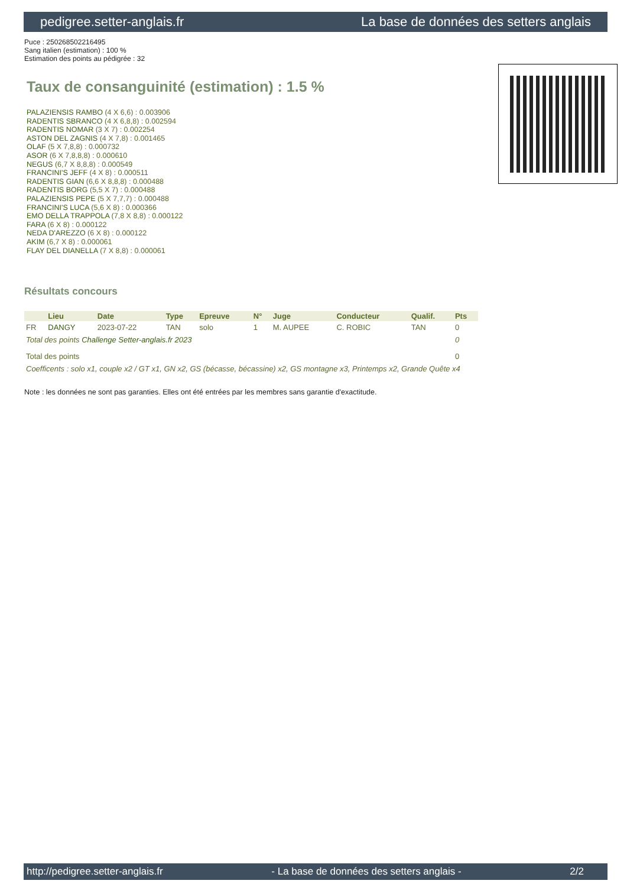pedigree.setter-anglais.fr La base de données des setters anglais
Puce : 250268502216495
Sang italien (estimation) : 100 %
Estimation des points au pédigrée : 32
Taux de consanguinité (estimation) : 1.5 %
PALAZIENSIS RAMBO (4 X 6,6) : 0.003906
RADENTIS SBRANCO (4 X 6,8,8) : 0.002594
RADENTIS NOMAR (3 X 7) : 0.002254
ASTON DEL ZAGNIS (4 X 7,8) : 0.001465
OLAF (5 X 7,8,8) : 0.000732
ASOR (6 X 7,8,8,8) : 0.000610
NEGUS (6,7 X 8,8,8) : 0.000549
FRANCINI'S JEFF (4 X 8) : 0.000511
RADENTIS GIAN (6,6 X 8,8,8) : 0.000488
RADENTIS BORG (5,5 X 7) : 0.000488
PALAZIENSIS PEPE (5 X 7,7,7) : 0.000488
FRANCINI'S LUCA (5,6 X 8) : 0.000366
EMO DELLA TRAPPOLA (7,8 X 8,8) : 0.000122
FARA (6 X 8) : 0.000122
NEDA D'AREZZO (6 X 8) : 0.000122
AKIM (6,7 X 8) : 0.000061
FLAY DEL DIANELLA (7 X 8,8) : 0.000061
Résultats concours
| | Lieu | Date | Type | Epreuve | N° | Juge | Conducteur | Qualif. | Pts |
| --- | --- | --- | --- | --- | --- | --- | --- | --- | --- |
| FR | DANGY | 2023-07-22 | TAN | solo | 1 | M. AUPEE | C. ROBIC | TAN | 0 |
| Total des points Challenge Setter-anglais.fr 2023 | | | | | | | | | 0 |
| Total des points | | | | | | | | | 0 |
| Coefficents : solo x1, couple x2 / GT x1, GN x2, GS (bécasse, bécassine) x2, GS montagne x3, Printemps x2, Grande Quête x4 | | | | | | | | | |
Note : les données ne sont pas garanties. Elles ont été entrées par les membres sans garantie d'exactitude.
http://pedigree.setter-anglais.fr - La base de données des setters anglais - 2/2